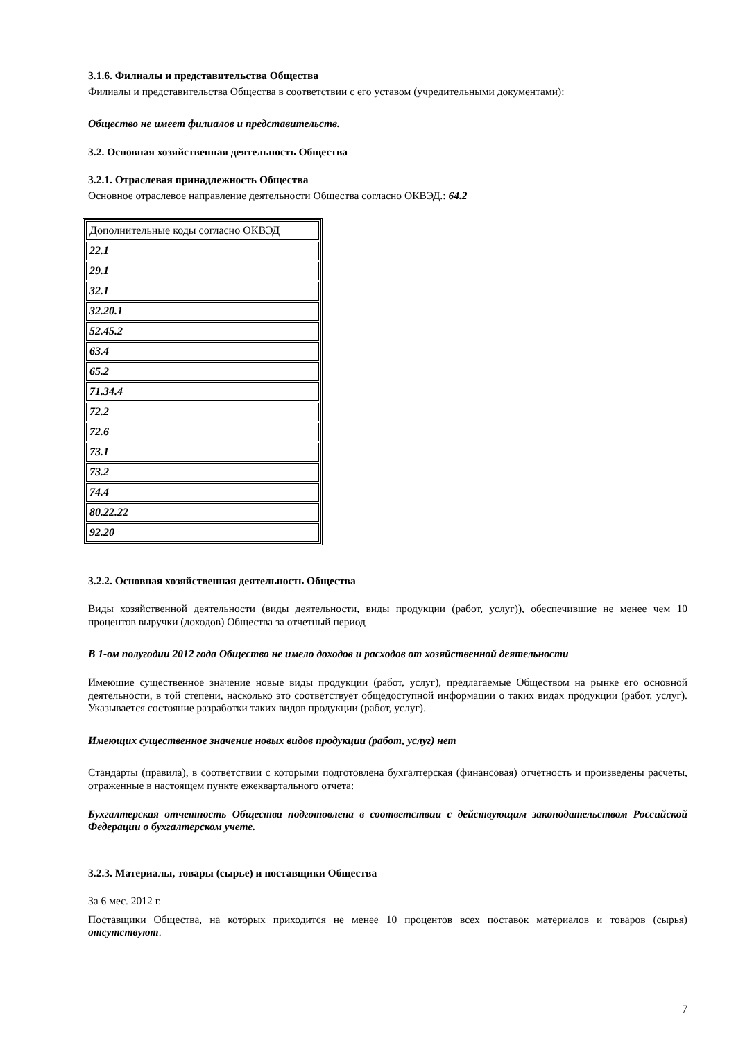3.1.6. Филиалы и представительства Общества
Филиалы и представительства Общества в соответствии с его уставом (учредительными документами):
Общество не имеет филиалов и представительств.
3.2. Основная хозяйственная деятельность Общества
3.2.1. Отраслевая принадлежность Общества
Основное отраслевое направление деятельности Общества согласно ОКВЭД.: 64.2
| Дополнительные коды согласно ОКВЭД |
| 22.1 |
| 29.1 |
| 32.1 |
| 32.20.1 |
| 52.45.2 |
| 63.4 |
| 65.2 |
| 71.34.4 |
| 72.2 |
| 72.6 |
| 73.1 |
| 73.2 |
| 74.4 |
| 80.22.22 |
| 92.20 |
3.2.2. Основная хозяйственная деятельность Общества
Виды хозяйственной деятельности (виды деятельности, виды продукции (работ, услуг)), обеспечившие не менее чем 10 процентов выручки (доходов) Общества за отчетный период
В 1-ом полугодии 2012 года Общество не имело доходов и расходов от хозяйственной деятельности
Имеющие существенное значение новые виды продукции (работ, услуг), предлагаемые Обществом на рынке его основной деятельности, в той степени, насколько это соответствует общедоступной информации о таких видах продукции (работ, услуг). Указывается состояние разработки таких видов продукции (работ, услуг).
Имеющих существенное значение новых видов продукции (работ, услуг) нет
Стандарты (правила), в соответствии с которыми подготовлена бухгалтерская (финансовая) отчетность и произведены расчеты, отраженные в настоящем пункте ежеквартального отчета:
Бухгалтерская отчетность Общества подготовлена в соответствии с действующим законодательством Российской Федерации о бухгалтерском учете.
3.2.3. Материалы, товары (сырье) и поставщики Общества
За 6 мес. 2012 г.
Поставщики Общества, на которых приходится не менее 10 процентов всех поставок материалов и товаров (сырья) отсутствуют.
7